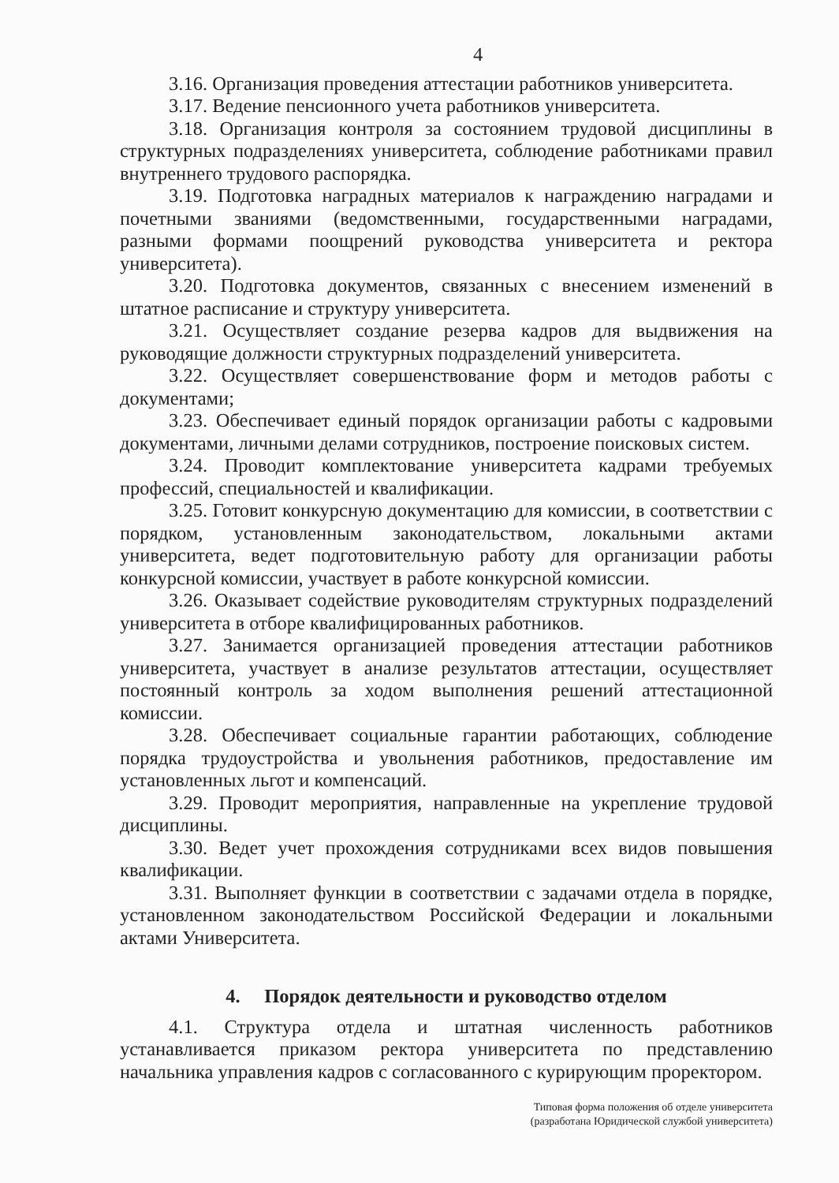4
3.16. Организация проведения аттестации работников университета.
3.17. Ведение пенсионного учета работников университета.
3.18. Организация контроля за состоянием трудовой дисциплины в структурных подразделениях университета, соблюдение работниками правил внутреннего трудового распорядка.
3.19. Подготовка наградных материалов к награждению наградами и почетными званиями (ведомственными, государственными наградами, разными формами поощрений руководства университета и ректора университета).
3.20. Подготовка документов, связанных с внесением изменений в штатное расписание и структуру университета.
3.21. Осуществляет создание резерва кадров для выдвижения на руководящие должности структурных подразделений университета.
3.22. Осуществляет совершенствование форм и методов работы с документами;
3.23. Обеспечивает единый порядок организации работы с кадровыми документами, личными делами сотрудников, построение поисковых систем.
3.24. Проводит комплектование университета кадрами требуемых профессий, специальностей и квалификации.
3.25. Готовит конкурсную документацию для комиссии, в соответствии с порядком, установленным законодательством, локальными актами университета, ведет подготовительную работу для организации работы конкурсной комиссии, участвует в работе конкурсной комиссии.
3.26. Оказывает содействие руководителям структурных подразделений университета в отборе квалифицированных работников.
3.27. Занимается организацией проведения аттестации работников университета, участвует в анализе результатов аттестации, осуществляет постоянный контроль за ходом выполнения решений аттестационной комиссии.
3.28. Обеспечивает социальные гарантии работающих, соблюдение порядка трудоустройства и увольнения работников, предоставление им установленных льгот и компенсаций.
3.29. Проводит мероприятия, направленные на укрепление трудовой дисциплины.
3.30. Ведет учет прохождения сотрудниками всех видов повышения квалификации.
3.31. Выполняет функции в соответствии с задачами отдела в порядке, установленном законодательством Российской Федерации и локальными актами Университета.
4. Порядок деятельности и руководство отделом
4.1. Структура отдела и штатная численность работников устанавливается приказом ректора университета по представлению начальника управления кадров с согласованного с курирующим проректором.
Типовая форма положения об отделе университета
(разработана Юридической службой университета)